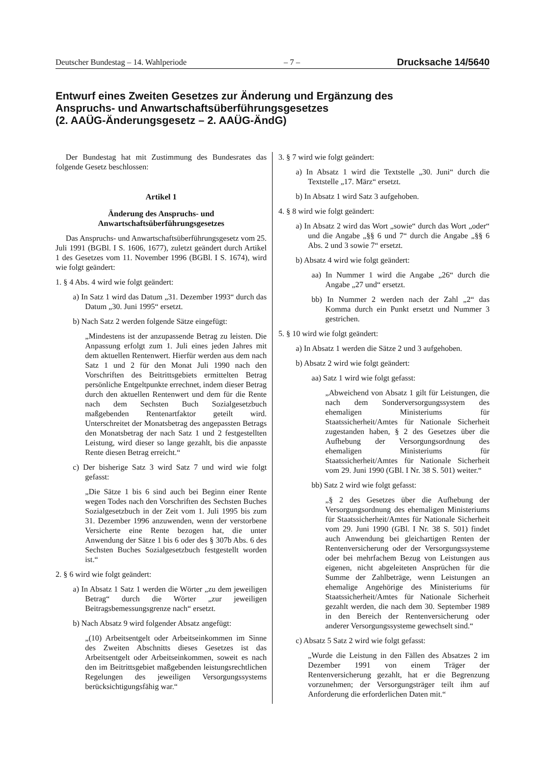Deutscher Bundestag – 14. Wahlperiode – 7 – Drucksache 14/5640
Entwurf eines Zweiten Gesetzes zur Änderung und Ergänzung des
Anspruchs- und Anwartschaftsüberführungsgesetzes
(2. AAÜG-Änderungsgesetz – 2. AAÜG-ÄndG)
Der Bundestag hat mit Zustimmung des Bundesrates das folgende Gesetz beschlossen:
Artikel 1
Änderung des Anspruchs- und
Anwartschaftsüberführungsgesetzes
Das Anspruchs- und Anwartschaftsüberführungsgesetz vom 25. Juli 1991 (BGBl. I S. 1606, 1677), zuletzt geändert durch Artikel 1 des Gesetzes vom 11. November 1996 (BGBl. I S. 1674), wird wie folgt geändert:
1. § 4 Abs. 4 wird wie folgt geändert:
a) In Satz 1 wird das Datum „31. Dezember 1993“ durch das Datum „30. Juni 1995“ ersetzt.
b) Nach Satz 2 werden folgende Sätze eingefügt:
„Mindestens ist der anzupassende Betrag zu leisten. Die Anpassung erfolgt zum 1. Juli eines jeden Jahres mit dem aktuellen Rentenwert. Hierfür werden aus dem nach Satz 1 und 2 für den Monat Juli 1990 nach den Vorschriften des Beitrittsgebiets ermittelten Betrag persönliche Entgeltpunkte errechnet, indem dieser Betrag durch den aktuellen Rentenwert und dem für die Rente nach dem Sechsten Buch Sozialgesetzbuch maßgebenden Rentenartfaktor geteilt wird. Unterschreitet der Monatsbetrag des angepassten Betrags den Monatsbetrag der nach Satz 1 und 2 festgestellten Leistung, wird dieser so lange gezahlt, bis die anpasste Rente diesen Betrag erreicht.“
c) Der bisherige Satz 3 wird Satz 7 und wird wie folgt gefasst:
„Die Sätze 1 bis 6 sind auch bei Beginn einer Rente wegen Todes nach den Vorschriften des Sechsten Buches Sozialgesetzbuch in der Zeit vom 1. Juli 1995 bis zum 31. Dezember 1996 anzuwenden, wenn der verstorbene Versicherte eine Rente bezogen hat, die unter Anwendung der Sätze 1 bis 6 oder des § 307b Abs. 6 des Sechsten Buches Sozialgesetzbuch festgestellt worden ist.“
2. § 6 wird wie folgt geändert:
a) In Absatz 1 Satz 1 werden die Wörter „zu dem jeweiligen Betrag“ durch die Wörter „zur jeweiligen Beitragsbemessungsgrenze nach“ ersetzt.
b) Nach Absatz 9 wird folgender Absatz angefügt:
„(10) Arbeitsentgelt oder Arbeitseinkommen im Sinne des Zweiten Abschnitts dieses Gesetzes ist das Arbeitsentgelt oder Arbeitseinkommen, soweit es nach den im Beitrittsgebiet maßgebenden leistungsrechtlichen Regelungen des jeweiligen Versorgungssystems berücksichtigungsfähig war.“
3. § 7 wird wie folgt geändert:
a) In Absatz 1 wird die Textstelle „30. Juni“ durch die Textstelle „17. März“ ersetzt.
b) In Absatz 1 wird Satz 3 aufgehoben.
4. § 8 wird wie folgt geändert:
a) In Absatz 2 wird das Wort „sowie“ durch das Wort „oder“ und die Angabe „§§ 6 und 7“ durch die Angabe „§§ 6 Abs. 2 und 3 sowie 7“ ersetzt.
b) Absatz 4 wird wie folgt geändert:
aa) In Nummer 1 wird die Angabe „26“ durch die Angabe „27 und“ ersetzt.
bb) In Nummer 2 werden nach der Zahl „2“ das Komma durch ein Punkt ersetzt und Nummer 3 gestrichen.
5. § 10 wird wie folgt geändert:
a) In Absatz 1 werden die Sätze 2 und 3 aufgehoben.
b) Absatz 2 wird wie folgt geändert:
aa) Satz 1 wird wie folgt gefasst:
„Abweichend von Absatz 1 gilt für Leistungen, die nach dem Sonderversorgungssystem des ehemaligen Ministeriums für Staatssicherheit/Amtes für Nationale Sicherheit zugestanden haben, § 2 des Gesetzes über die Aufhebung der Versorgungsordnung des ehemaligen Ministeriums für Staatssicherheit/Amtes für Nationale Sicherheit vom 29. Juni 1990 (GBl. I Nr. 38 S. 501) weiter.“
bb) Satz 2 wird wie folgt gefasst:
„§ 2 des Gesetzes über die Aufhebung der Versorgungsordnung des ehemaligen Ministeriums für Staatssicherheit/Amtes für Nationale Sicherheit vom 29. Juni 1990 (GBl. I Nr. 38 S. 501) findet auch Anwendung bei gleichartigen Renten der Rentenversicherung oder der Versorgungssysteme oder bei mehrfachem Bezug von Leistungen aus eigenen, nicht abgeleiteten Ansprüchen für die Summe der Zahlbeträge, wenn Leistungen an ehemalige Angehörige des Ministeriums für Staatssicherheit/Amtes für Nationale Sicherheit gezahlt werden, die nach dem 30. September 1989 in den Bereich der Rentenversicherung oder anderer Versorgungssysteme gewechselt sind.“
c) Absatz 5 Satz 2 wird wie folgt gefasst:
„Wurde die Leistung in den Fällen des Absatzes 2 im Dezember 1991 von einem Träger der Rentenversicherung gezahlt, hat er die Begrenzung vorzunehmen; der Versorgungsträger teilt ihm auf Anforderung die erforderlichen Daten mit.“